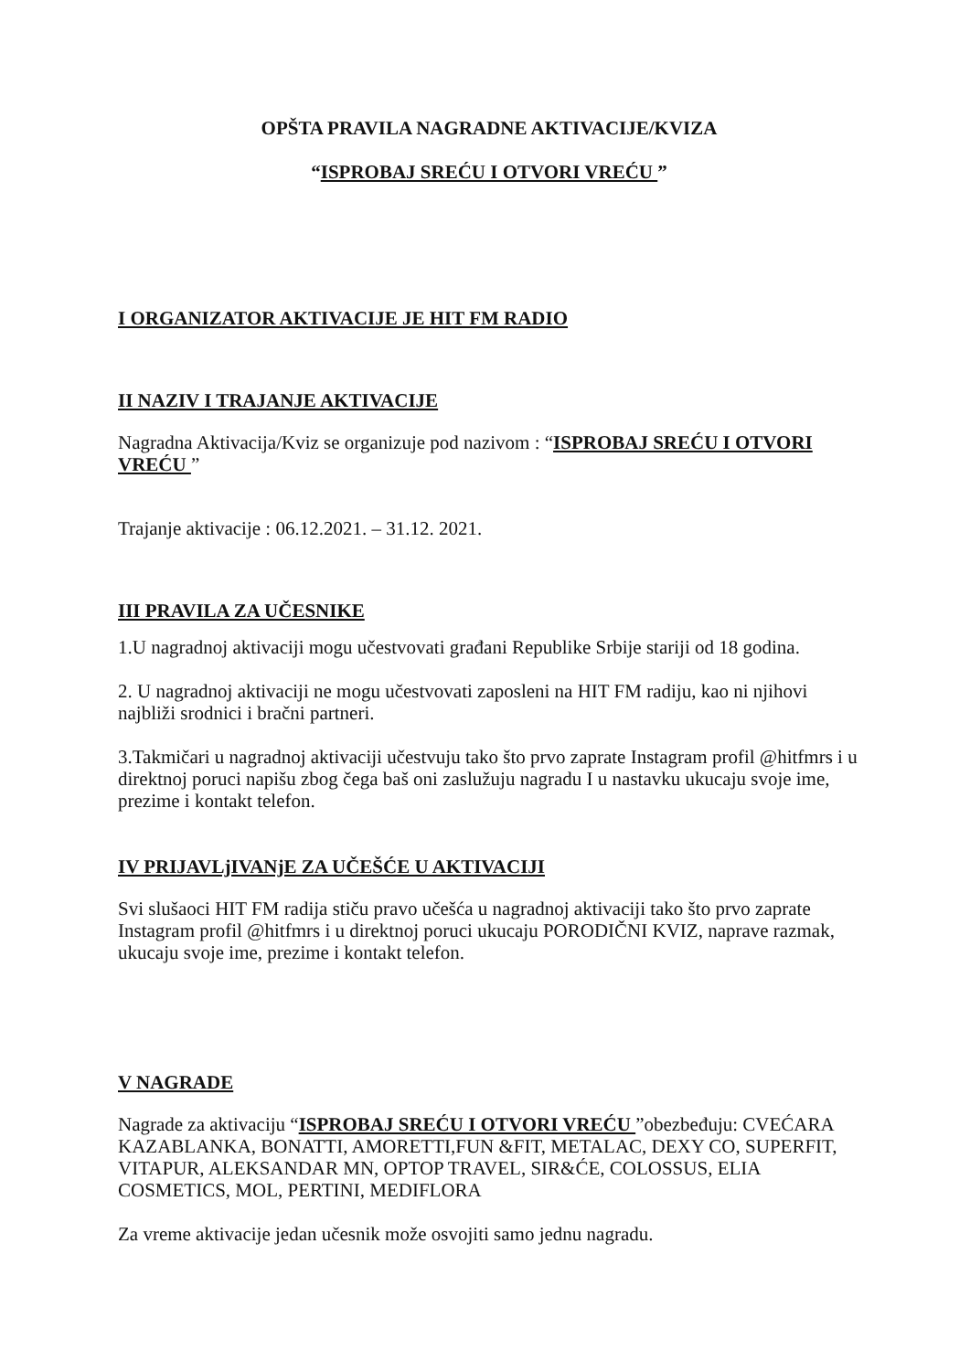OPŠTA PRAVILA NAGRADNE AKTIVACIJE/KVIZA
“ISPROBAJ SREĆU I OTVORI VREĆU ”
I ORGANIZATOR AKTIVACIJE JE HIT FM RADIO
II NAZIV I TRAJANJE AKTIVACIJE
Nagradna Aktivacija/Kviz se organizuje pod nazivom : “ISPROBAJ SREĆU I OTVORI VREĆU ”
Trajanje aktivacije : 06.12.2021. – 31.12. 2021.
III PRAVILA ZA UČESNIKE
1.U nagradnoj aktivaciji mogu učestvovati građani Republike Srbije stariji od 18 godina.
2. U nagradnoj aktivaciji ne mogu učestvovati zaposleni na HIT FM radiju, kao ni njihovi najbliži srodnici i bračni partneri.
3.Takmičari u nagradnoj aktivaciji učestvuju tako što prvo zaprate Instagram profil @hitfmrs i u direktnoj poruci napišu zbog čega baš oni zaslužuju nagradu I u nastavku ukucaju svoje ime, prezime i kontakt telefon.
IV PRIJAVLjIVANjE ZA UČEŠĆE U AKTIVACIJI
Svi slušaoci HIT FM radija stiču pravo učešća u nagradnoj aktivaciji tako što prvo zaprate Instagram profil @hitfmrs i u direktnoj poruci ukucaju PORODIČNI KVIZ, naprave razmak, ukucaju svoje ime, prezime i kontakt telefon.
V NAGRADE
Nagrade za aktivaciju “ISPROBAJ SREĆU I OTVORI VREĆU ”obezbeđuju: CVEĆARA KAZABLANKA, BONATTI, AMORETTI,FUN &FIT, METALAC, DEXY CO, SUPERFIT, VITAPUR, ALEKSANDAR MN, OPTOP TRAVEL, SIR&ĆE, COLOSSUS, ELIA COSMETICS, MOL, PERTINI, MEDIFLORA
Za vreme aktivacije jedan učesnik može osvojiti samo jednu nagradu.